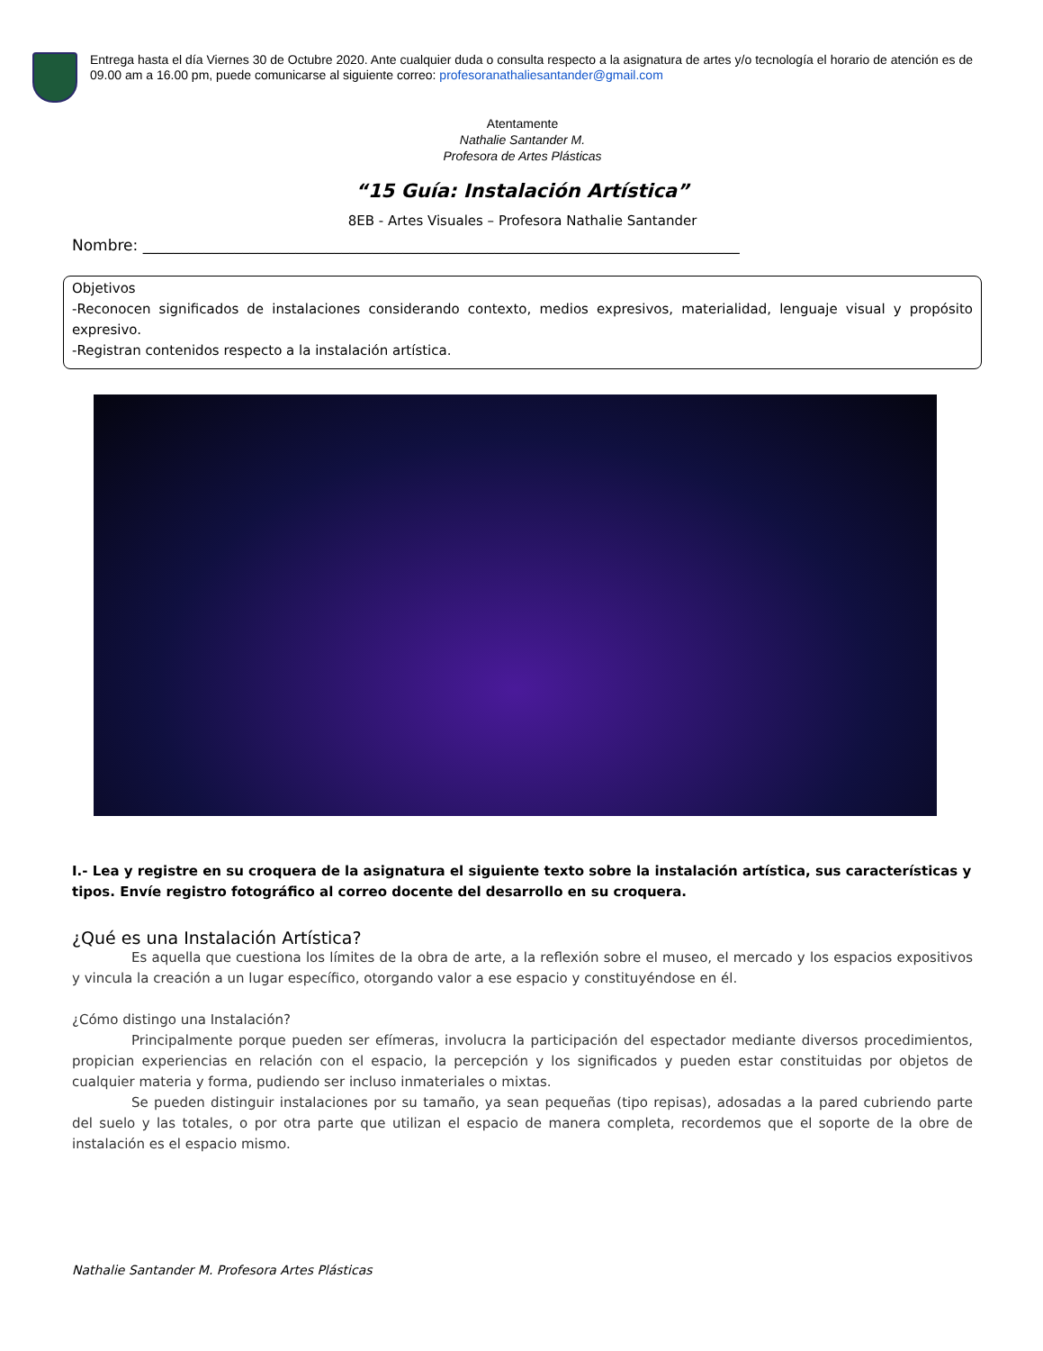Entrega hasta el día Viernes 30 de Octubre 2020. Ante cualquier duda o consulta respecto a la asignatura de artes y/o tecnología el horario de atención es de 09.00 am a 16.00 pm, puede comunicarse al siguiente correo: profesoranathaliesantander@gmail.com
Atentamente
Nathalie Santander M.
Profesora de Artes Plásticas
“15 Guía: Instalación Artística”
8EB - Artes Visuales – Profesora Nathalie Santander
Nombre: ______________________________________________________________________________
Objetivos
-Reconocen significados de instalaciones considerando contexto, medios expresivos, materialidad, lenguaje visual y propósito expresivo.
-Registran contenidos respecto a la instalación artística.
I.- Lea y registre en su croquera de la asignatura el siguiente texto sobre la instalación artística, sus características y tipos. Envíe registro fotográfico al correo docente del desarrollo en su croquera.
¿Qué es una Instalación Artística?
Es aquella que cuestiona los límites de la obra de arte, a la reflexión sobre el museo, el mercado y los espacios expositivos y vincula la creación a un lugar específico, otorgando valor a ese espacio y constituyéndose en él.
¿Cómo distingo una Instalación?
Principalmente porque pueden ser efímeras, involucra la participación del espectador mediante diversos procedimientos, propician experiencias en relación con el espacio, la percepción y los significados y pueden estar constituidas por objetos de cualquier materia y forma, pudiendo ser incluso inmateriales o mixtas.
Se pueden distinguir instalaciones por su tamaño, ya sean pequeñas (tipo repisas), adosadas a la pared cubriendo parte del suelo y las totales, o por otra parte que utilizan el espacio de manera completa, recordemos que el soporte de la obre de instalación es el espacio mismo.
Nathalie Santander M. Profesora Artes Plásticas